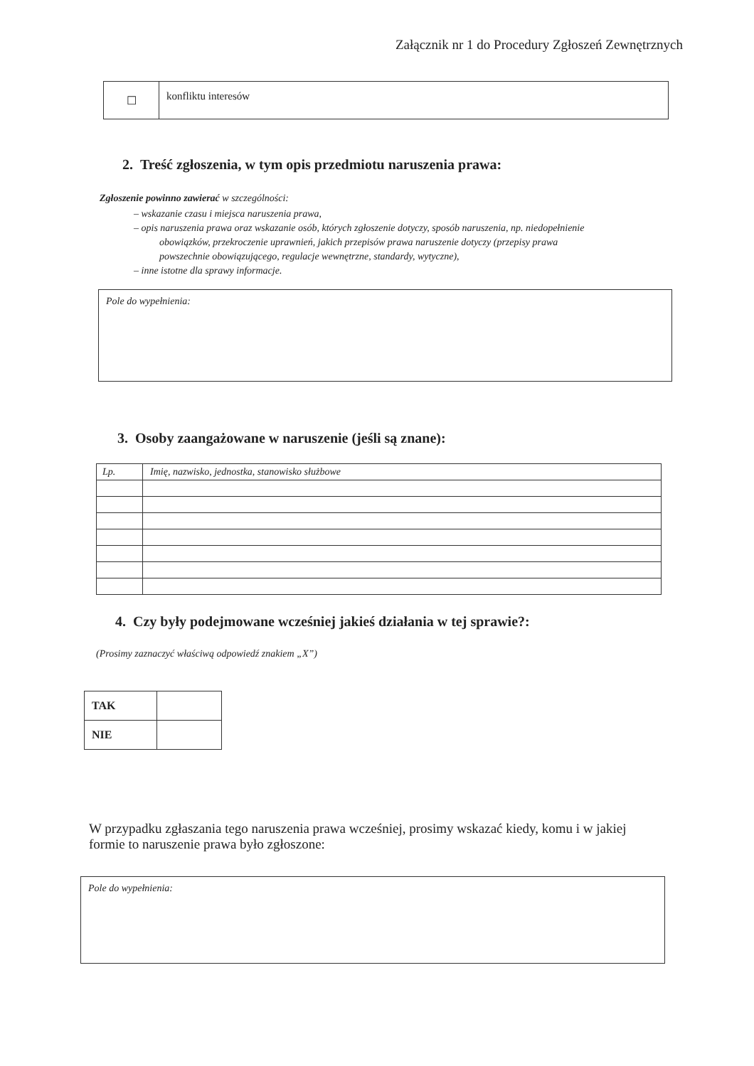Załącznik nr 1 do Procedury Zgłoszeń Zewnętrznych
| ☐ | konfliktu interesów |
2. Treść zgłoszenia, w tym opis przedmiotu naruszenia prawa:
Zgłoszenie powinno zawierać w szczególności:
– wskazanie czasu i miejsca naruszenia prawa,
– opis naruszenia prawa oraz wskazanie osób, których zgłoszenie dotyczy, sposób naruszenia, np. niedopełnienie
obowiązków, przekroczenie uprawnień, jakich przepisów prawa naruszenie dotyczy (przepisy prawa
powszechnie obowiązującego, regulacje wewnętrzne, standardy, wytyczne),
– inne istotne dla sprawy informacje.
Pole do wypełnienia:
3. Osoby zaangażowane w naruszenie (jeśli są znane):
| Lp. | Imię, nazwisko, jednostka, stanowisko służbowe |
4. Czy były podejmowane wcześniej jakieś działania w tej sprawie?:
(Prosimy zaznaczyć właściwą odpowiedź znakiem „X”)
| TAK | |
| NIE | |
W przypadku zgłaszania tego naruszenia prawa wcześniej, prosimy wskazać kiedy, komu i w jakiej formie to naruszenie prawa było zgłoszone:
Pole do wypełnienia: